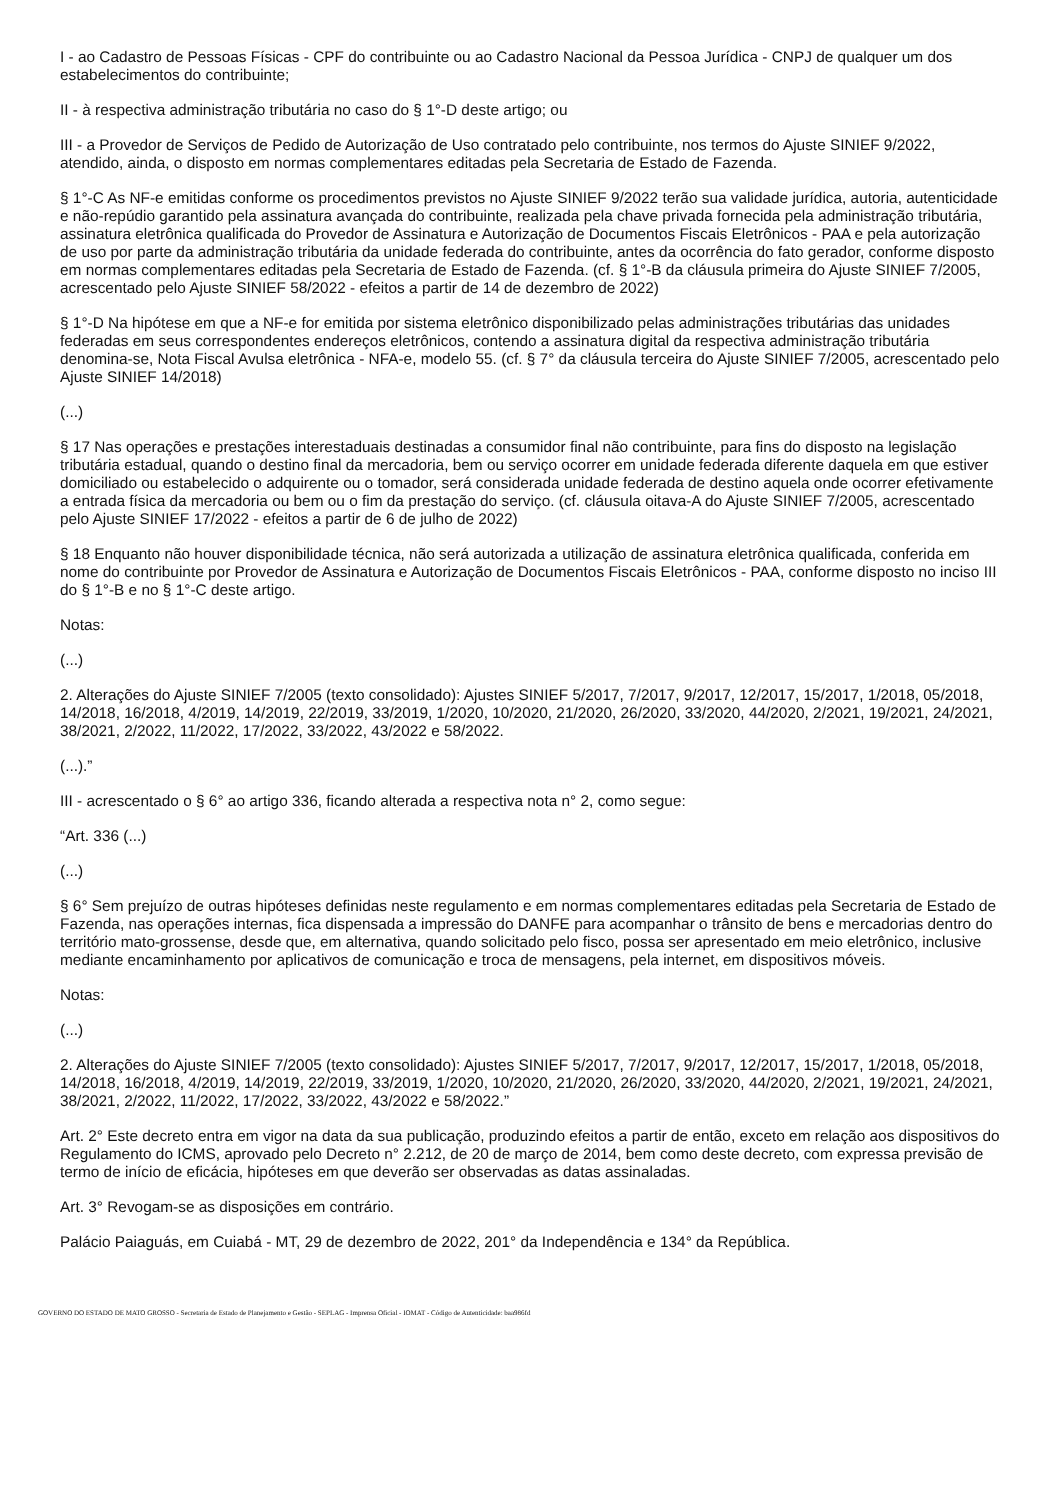I - ao Cadastro de Pessoas Físicas - CPF do contribuinte ou ao Cadastro Nacional da Pessoa Jurídica - CNPJ de qualquer um dos estabelecimentos do contribuinte;
II - à respectiva administração tributária no caso do § 1°-D deste artigo; ou
III - a Provedor de Serviços de Pedido de Autorização de Uso contratado pelo contribuinte, nos termos do Ajuste SINIEF 9/2022, atendido, ainda, o disposto em normas complementares editadas pela Secretaria de Estado de Fazenda.
§ 1°-C As NF-e emitidas conforme os procedimentos previstos no Ajuste SINIEF 9/2022 terão sua validade jurídica, autoria, autenticidade e não-repúdio garantido pela assinatura avançada do contribuinte, realizada pela chave privada fornecida pela administração tributária, assinatura eletrônica qualificada do Provedor de Assinatura e Autorização de Documentos Fiscais Eletrônicos - PAA e pela autorização de uso por parte da administração tributária da unidade federada do contribuinte, antes da ocorrência do fato gerador, conforme disposto em normas complementares editadas pela Secretaria de Estado de Fazenda. (cf. § 1°-B da cláusula primeira do Ajuste SINIEF 7/2005, acrescentado pelo Ajuste SINIEF 58/2022 - efeitos a partir de 14 de dezembro de 2022)
§ 1°-D Na hipótese em que a NF-e for emitida por sistema eletrônico disponibilizado pelas administrações tributárias das unidades federadas em seus correspondentes endereços eletrônicos, contendo a assinatura digital da respectiva administração tributária denomina-se, Nota Fiscal Avulsa eletrônica - NFA-e, modelo 55. (cf. § 7° da cláusula terceira do Ajuste SINIEF 7/2005, acrescentado pelo Ajuste SINIEF 14/2018)
(...)
§ 17 Nas operações e prestações interestaduais destinadas a consumidor final não contribuinte, para fins do disposto na legislação tributária estadual, quando o destino final da mercadoria, bem ou serviço ocorrer em unidade federada diferente daquela em que estiver domiciliado ou estabelecido o adquirente ou o tomador, será considerada unidade federada de destino aquela onde ocorrer efetivamente a entrada física da mercadoria ou bem ou o fim da prestação do serviço. (cf. cláusula oitava-A do Ajuste SINIEF 7/2005, acrescentado pelo Ajuste SINIEF 17/2022 - efeitos a partir de 6 de julho de 2022)
§ 18 Enquanto não houver disponibilidade técnica, não será autorizada a utilização de assinatura eletrônica qualificada, conferida em nome do contribuinte por Provedor de Assinatura e Autorização de Documentos Fiscais Eletrônicos - PAA, conforme disposto no inciso III do § 1°-B e no § 1°-C deste artigo.
Notas:
(...)
2. Alterações do Ajuste SINIEF 7/2005 (texto consolidado): Ajustes SINIEF 5/2017, 7/2017, 9/2017, 12/2017, 15/2017, 1/2018, 05/2018, 14/2018, 16/2018, 4/2019, 14/2019, 22/2019, 33/2019, 1/2020, 10/2020, 21/2020, 26/2020, 33/2020, 44/2020, 2/2021, 19/2021, 24/2021, 38/2021, 2/2022, 11/2022, 17/2022, 33/2022, 43/2022 e 58/2022.
(...).”
III - acrescentado o § 6° ao artigo 336, ficando alterada a respectiva nota n° 2, como segue:
“Art. 336 (...)
(...)
§ 6° Sem prejuízo de outras hipóteses definidas neste regulamento e em normas complementares editadas pela Secretaria de Estado de Fazenda, nas operações internas, fica dispensada a impressão do DANFE para acompanhar o trânsito de bens e mercadorias dentro do território mato-grossense, desde que, em alternativa, quando solicitado pelo fisco, possa ser apresentado em meio eletrônico, inclusive mediante encaminhamento por aplicativos de comunicação e troca de mensagens, pela internet, em dispositivos móveis.
Notas:
(...)
2. Alterações do Ajuste SINIEF 7/2005 (texto consolidado): Ajustes SINIEF 5/2017, 7/2017, 9/2017, 12/2017, 15/2017, 1/2018, 05/2018, 14/2018, 16/2018, 4/2019, 14/2019, 22/2019, 33/2019, 1/2020, 10/2020, 21/2020, 26/2020, 33/2020, 44/2020, 2/2021, 19/2021, 24/2021, 38/2021, 2/2022, 11/2022, 17/2022, 33/2022, 43/2022 e 58/2022.”
Art. 2° Este decreto entra em vigor na data da sua publicação, produzindo efeitos a partir de então, exceto em relação aos dispositivos do Regulamento do ICMS, aprovado pelo Decreto n° 2.212, de 20 de março de 2014, bem como deste decreto, com expressa previsão de termo de início de eficácia, hipóteses em que deverão ser observadas as datas assinaladas.
Art. 3° Revogam-se as disposições em contrário.
Palácio Paiaguás, em Cuiabá - MT, 29 de dezembro de 2022, 201° da Independência e 134° da República.
GOVERNO DO ESTADO DE MATO GROSSO - Secretaria de Estado de Planejamento e Gestão - SEPLAG - Imprensa Oficial - IOMAT - Código de Autenticidade: baa986fd